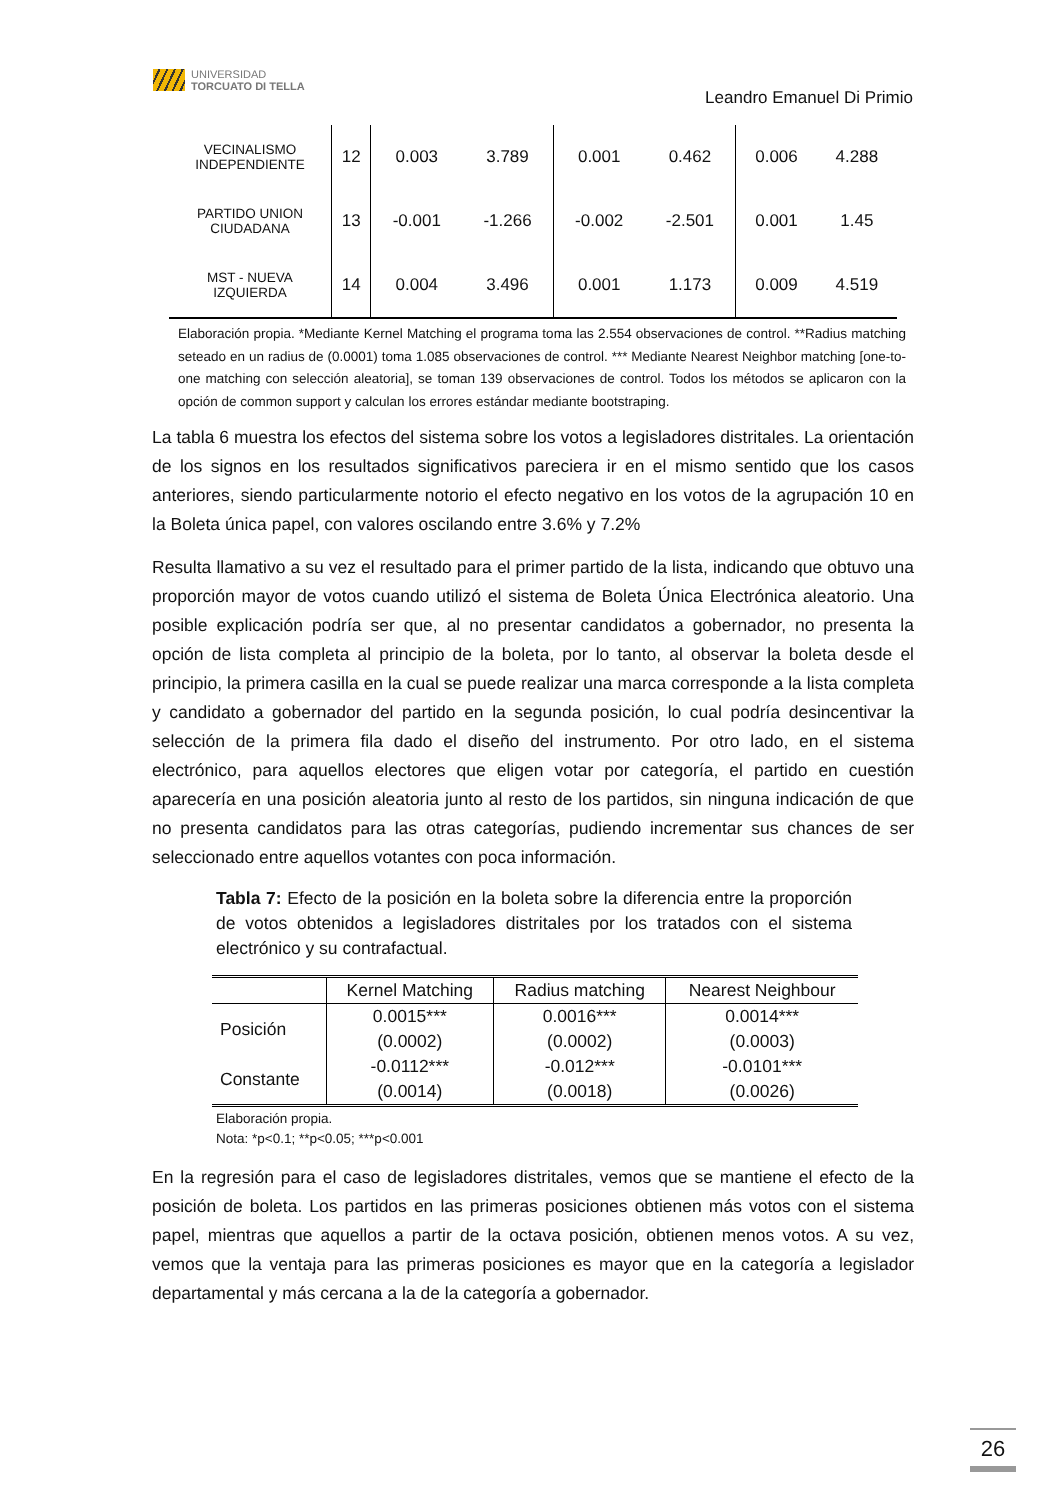UNIVERSIDAD
TORCUATO DI TELLA
Leandro Emanuel Di Primio
| VECINALISMO INDEPENDIENTE | 12 | 0.003 | 3.789 | 0.001 | 0.462 | 0.006 | 4.288 |
| PARTIDO UNION CIUDADANA | 13 | -0.001 | -1.266 | -0.002 | -2.501 | 0.001 | 1.45 |
| MST - NUEVA IZQUIERDA | 14 | 0.004 | 3.496 | 0.001 | 1.173 | 0.009 | 4.519 |
Elaboración propia. *Mediante Kernel Matching el programa toma las 2.554 observaciones de control. **Radius matching seteado en un radius de (0.0001) toma 1.085 observaciones de control. *** Mediante Nearest Neighbor matching [one-to-one matching con selección aleatoria], se toman 139 observaciones de control. Todos los métodos se aplicaron con la opción de common support y calculan los errores estándar mediante bootstraping.
La tabla 6 muestra los efectos del sistema sobre los votos a legisladores distritales. La orientación de los signos en los resultados significativos pareciera ir en el mismo sentido que los casos anteriores, siendo particularmente notorio el efecto negativo en los votos de la agrupación 10 en la Boleta única papel, con valores oscilando entre 3.6% y 7.2%
Resulta llamativo a su vez el resultado para el primer partido de la lista, indicando que obtuvo una proporción mayor de votos cuando utilizó el sistema de Boleta Única Electrónica aleatorio. Una posible explicación podría ser que, al no presentar candidatos a gobernador, no presenta la opción de lista completa al principio de la boleta, por lo tanto, al observar la boleta desde el principio, la primera casilla en la cual se puede realizar una marca corresponde a la lista completa y candidato a gobernador del partido en la segunda posición, lo cual podría desincentivar la selección de la primera fila dado el diseño del instrumento. Por otro lado, en el sistema electrónico, para aquellos electores que eligen votar por categoría, el partido en cuestión aparecería en una posición aleatoria junto al resto de los partidos, sin ninguna indicación de que no presenta candidatos para las otras categorías, pudiendo incrementar sus chances de ser seleccionado entre aquellos votantes con poca información.
Tabla 7: Efecto de la posición en la boleta sobre la diferencia entre la proporción de votos obtenidos a legisladores distritales por los tratados con el sistema electrónico y su contrafactual.
| | Kernel Matching | Radius matching | Nearest Neighbour |
| --- | --- | --- | --- |
| Posición | 0.0015*** | 0.0016*** | 0.0014*** |
| | (0.0002) | (0.0002) | (0.0003) |
| Constante | -0.0112*** | -0.012*** | -0.0101*** |
| | (0.0014) | (0.0018) | (0.0026) |
Elaboración propia.
Nota: *p<0.1; **p<0.05; ***p<0.001
En la regresión para el caso de legisladores distritales, vemos que se mantiene el efecto de la posición de boleta. Los partidos en las primeras posiciones obtienen más votos con el sistema papel, mientras que aquellos a partir de la octava posición, obtienen menos votos. A su vez, vemos que la ventaja para las primeras posiciones es mayor que en la categoría a legislador departamental y más cercana a la de la categoría a gobernador.
26